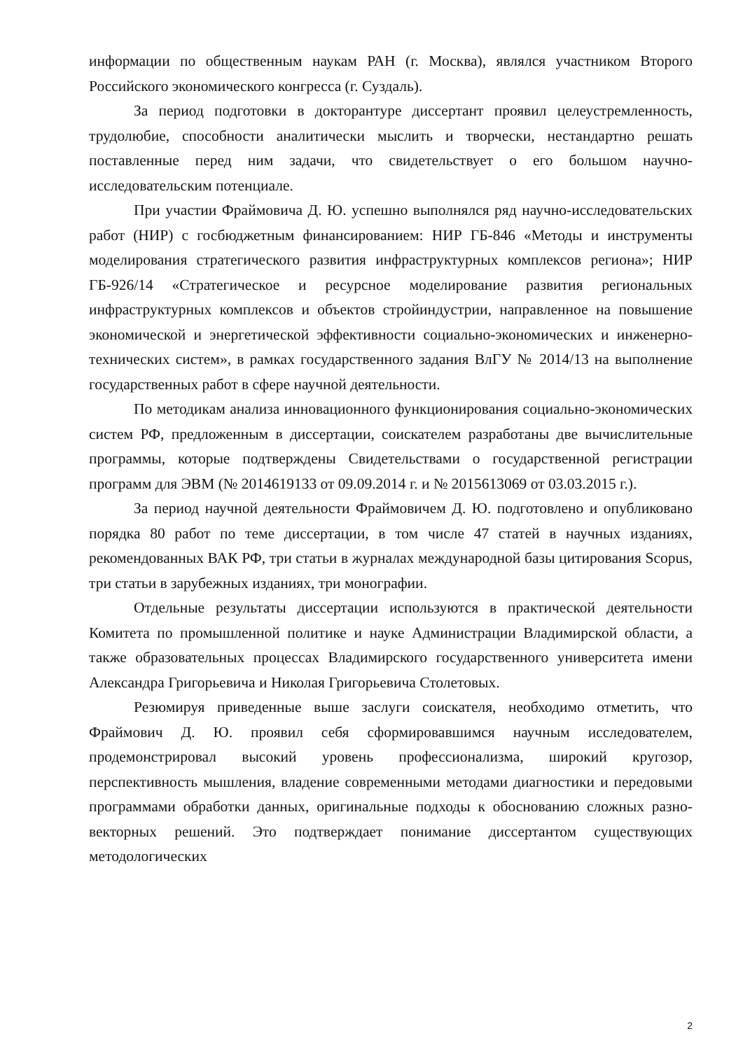информации по общественным наукам РАН (г. Москва), являлся участником Второго Российского экономического конгресса (г. Суздаль).
За период подготовки в докторантуре диссертант проявил целеустремленность, трудолюбие, способности аналитически мыслить и творчески, нестандартно решать поставленные перед ним задачи, что свидетельствует о его большом научно-исследовательским потенциале.
При участии Фраймовича Д. Ю. успешно выполнялся ряд научно-исследовательских работ (НИР) с госбюджетным финансированием: НИР ГБ-846 «Методы и инструменты моделирования стратегического развития инфраструктурных комплексов региона»; НИР ГБ-926/14 «Стратегическое и ресурсное моделирование развития региональных инфраструктурных комплексов и объектов стройиндустрии, направленное на повышение экономической и энергетической эффективности социально-экономических и инженерно-технических систем», в рамках государственного задания ВлГУ № 2014/13 на выполнение государственных работ в сфере научной деятельности.
По методикам анализа инновационного функционирования социально-экономических систем РФ, предложенным в диссертации, соискателем разработаны две вычислительные программы, которые подтверждены Свидетельствами о государственной регистрации программ для ЭВМ (№ 2014619133 от 09.09.2014 г. и № 2015613069 от 03.03.2015 г.).
За период научной деятельности Фраймовичем Д. Ю. подготовлено и опубликовано порядка 80 работ по теме диссертации, в том числе 47 статей в научных изданиях, рекомендованных ВАК РФ, три статьи в журналах международной базы цитирования Scopus, три статьи в зарубежных изданиях, три монографии.
Отдельные результаты диссертации используются в практической деятельности Комитета по промышленной политике и науке Администрации Владимирской области, а также образовательных процессах Владимирского государственного университета имени Александра Григорьевича и Николая Григорьевича Столетовых.
Резюмируя приведенные выше заслуги соискателя, необходимо отметить, что Фраймович Д. Ю. проявил себя сформировавшимся научным исследователем, продемонстрировал высокий уровень профессионализма, широкий кругозор, перспективность мышления, владение современными методами диагностики и передовыми программами обработки данных, оригинальные подходы к обоснованию сложных разно-векторных решений. Это подтверждает понимание диссертантом существующих методологических
2